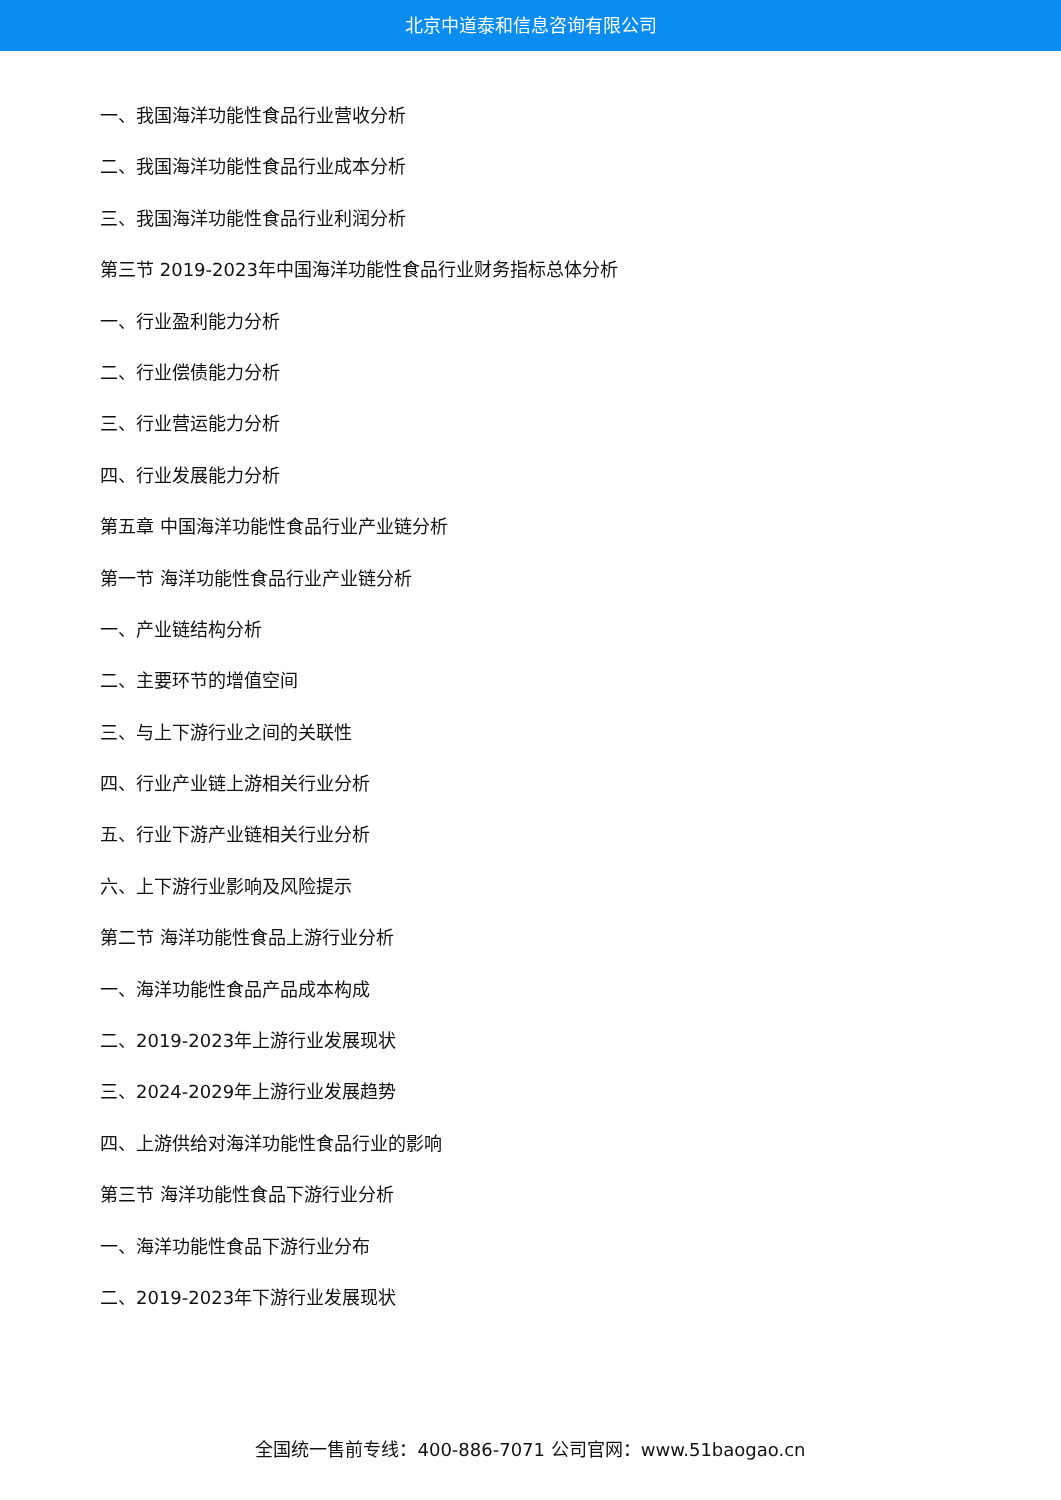北京中道泰和信息咨询有限公司
一、我国海洋功能性食品行业营收分析
二、我国海洋功能性食品行业成本分析
三、我国海洋功能性食品行业利润分析
第三节 2019-2023年中国海洋功能性食品行业财务指标总体分析
一、行业盈利能力分析
二、行业偿债能力分析
三、行业营运能力分析
四、行业发展能力分析
第五章 中国海洋功能性食品行业产业链分析
第一节 海洋功能性食品行业产业链分析
一、产业链结构分析
二、主要环节的增值空间
三、与上下游行业之间的关联性
四、行业产业链上游相关行业分析
五、行业下游产业链相关行业分析
六、上下游行业影响及风险提示
第二节 海洋功能性食品上游行业分析
一、海洋功能性食品产品成本构成
二、2019-2023年上游行业发展现状
三、2024-2029年上游行业发展趋势
四、上游供给对海洋功能性食品行业的影响
第三节 海洋功能性食品下游行业分析
一、海洋功能性食品下游行业分布
二、2019-2023年下游行业发展现状
全国统一售前专线：400-886-7071 公司官网：www.51baogao.cn